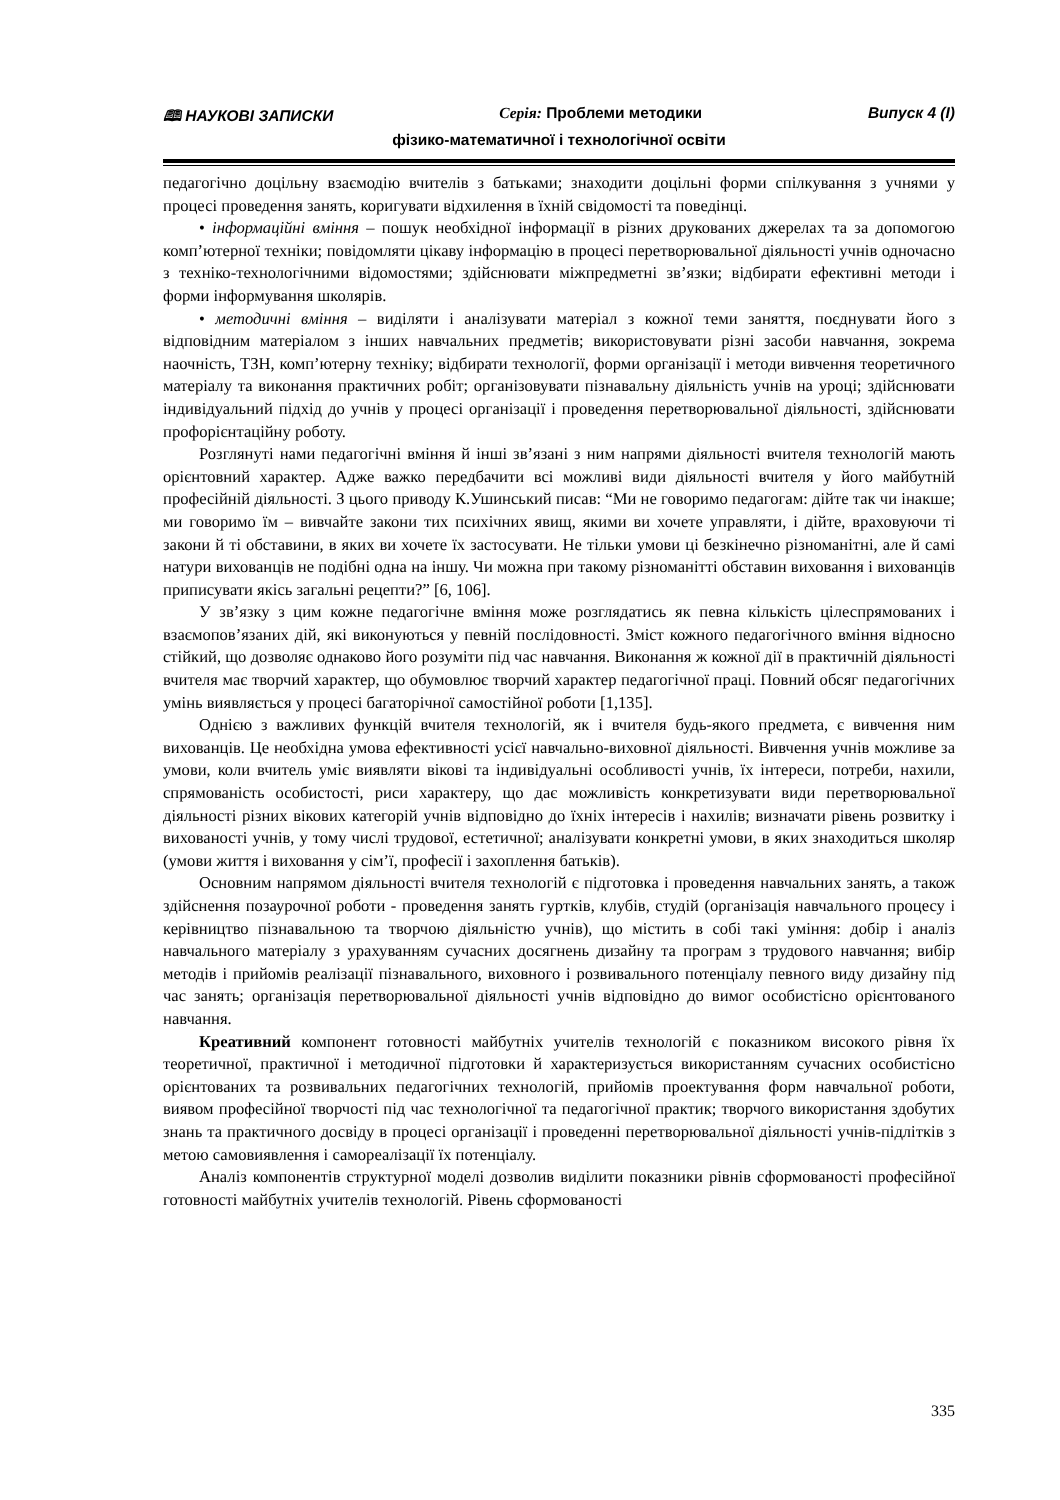🕮 НАУКОВІ ЗАПИСКИ Серія: Проблеми методики Випуск 4 (I)
фізико-математичної і технологічної освіти
педагогічно доцільну взаємодію вчителів з батьками; знаходити доцільні форми спілкування з учнями у процесі проведення занять, коригувати відхилення в їхній свідомості та поведінці.
• інформаційні вміння – пошук необхідної інформації в різних друкованих джерелах та за допомогою комп’ютерної техніки; повідомляти цікаву інформацію в процесі перетворювальної діяльності учнів одночасно з техніко-технологічними відомостями; здійснювати міжпредметні зв’язки; відбирати ефективні методи і форми інформування школярів.
• методичні вміння – виділяти і аналізувати матеріал з кожної теми заняття, поєднувати його з відповідним матеріалом з інших навчальних предметів; використовувати різні засоби навчання, зокрема наочність, ТЗН, комп’ютерну техніку; відбирати технології, форми організації і методи вивчення теоретичного матеріалу та виконання практичних робіт; організовувати пізнавальну діяльність учнів на уроці; здійснювати індивідуальний підхід до учнів у процесі організації і проведення перетворювальної діяльності, здійснювати профорієнтаційну роботу.
Розглянуті нами педагогічні вміння й інші зв’язані з ним напрями діяльності вчителя технологій мають орієнтовний характер. Адже важко передбачити всі можливі види діяльності вчителя у його майбутній професійній діяльності. З цього приводу К.Ушинський писав: “Ми не говоримо педагогам: дійте так чи інакше; ми говоримо їм – вивчайте закони тих психічних явищ, якими ви хочете управляти, і дійте, враховуючи ті закони й ті обставини, в яких ви хочете їх застосувати. Не тільки умови ці безкінечно різноманітні, але й самі натури вихованців не подібні одна на іншу. Чи можна при такому різноманітті обставин виховання і вихованців приписувати якісь загальні рецепти?” [6, 106].
У зв’язку з цим кожне педагогічне вміння може розглядатись як певна кількість цілеспрямованих і взаємопов’язаних дій, які виконуються у певній послідовності. Зміст кожного педагогічного вміння відносно стійкий, що дозволяє однаково його розуміти під час навчання. Виконання ж кожної дії в практичній діяльності вчителя має творчий характер, що обумовлює творчий характер педагогічної праці. Повний обсяг педагогічних умінь виявляється у процесі багаторічної самостійної роботи [1,135].
Однією з важливих функцій вчителя технологій, як і вчителя будь-якого предмета, є вивчення ним вихованців. Це необхідна умова ефективності усієї навчально-виховної діяльності. Вивчення учнів можливе за умови, коли вчитель уміє виявляти вікові та індивідуальні особливості учнів, їх інтереси, потреби, нахили, спрямованість особистості, риси характеру, що дає можливість конкретизувати види перетворювальної діяльності різних вікових категорій учнів відповідно до їхніх інтересів і нахилів; визначати рівень розвитку і вихованості учнів, у тому числі трудової, естетичної; аналізувати конкретні умови, в яких знаходиться школяр (умови життя і виховання у сім’ї, професії і захоплення батьків).
Основним напрямом діяльності вчителя технологій є підготовка і проведення навчальних занять, а також здійснення позаурочної роботи - проведення занять гуртків, клубів, студій (організація навчального процесу і керівництво пізнавальною та творчою діяльністю учнів), що містить в собі такі уміння: добір і аналіз навчального матеріалу з урахуванням сучасних досягнень дизайну та програм з трудового навчання; вибір методів і прийомів реалізації пізнавального, виховного і розвивального потенціалу певного виду дизайну під час занять; організація перетворювальної діяльності учнів відповідно до вимог особистісно орієнтованого навчання.
Креативний компонент готовності майбутніх учителів технологій є показником високого рівня їх теоретичної, практичної і методичної підготовки й характеризується використанням сучасних особистісно орієнтованих та розвивальних педагогічних технологій, прийомів проектування форм навчальної роботи, виявом професійної творчості під час технологічної та педагогічної практик; творчого використання здобутих знань та практичного досвіду в процесі організації і проведенні перетворювальної діяльності учнів-підлітків з метою самовиявлення і самореалізації їх потенціалу.
Аналіз компонентів структурної моделі дозволив виділити показники рівнів сформованості професійної готовності майбутніх учителів технологій. Рівень сформованості
335